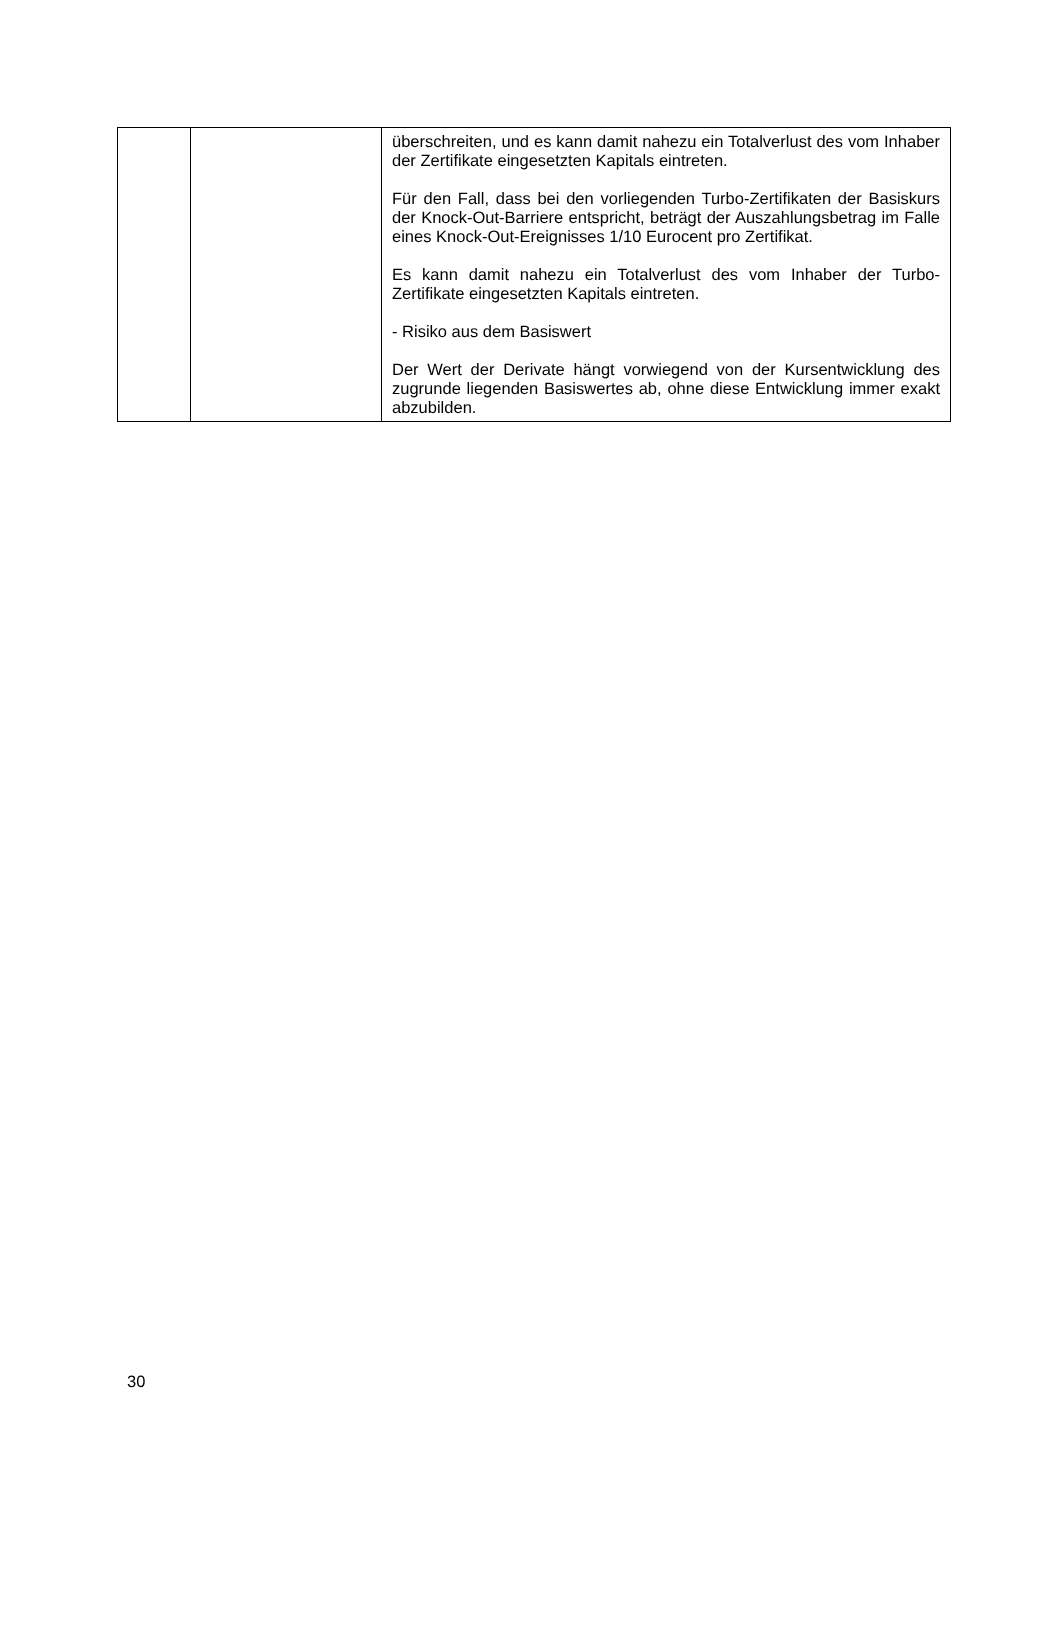| | | überschreiten, und es kann damit nahezu ein Totalverlust des vom Inhaber der Zertifikate eingesetzten Kapitals eintreten. Für den Fall, dass bei den vorliegenden Turbo-Zertifikaten der Basiskurs der Knock-Out-Barriere entspricht, beträgt der Auszahlungsbetrag im Falle eines Knock-Out-Ereignisses 1/10 Eurocent pro Zertifikat. Es kann damit nahezu ein Totalverlust des vom Inhaber der Turbo-Zertifikate eingesetzten Kapitals eintreten. - Risiko aus dem Basiswert Der Wert der Derivate hängt vorwiegend von der Kursentwicklung des zugrunde liegenden Basiswertes ab, ohne diese Entwicklung immer exakt abzubilden. |
30